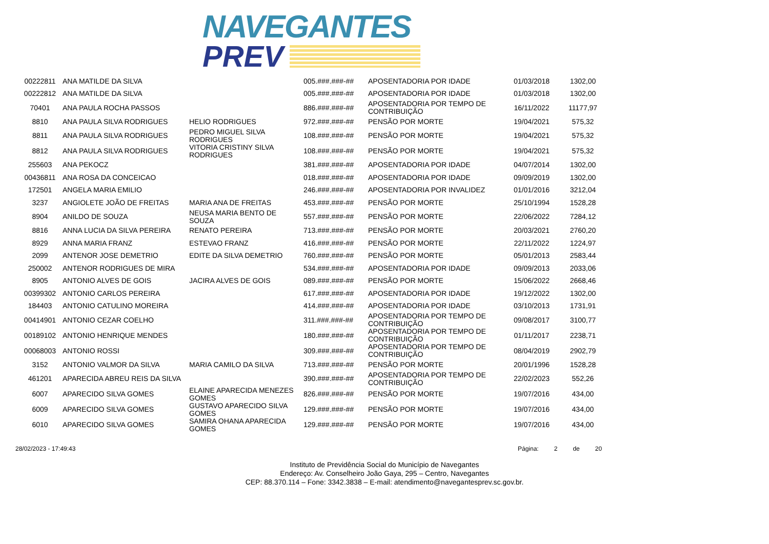NAVEGANTES
PREV
| 00222811 | ANA MATILDE DA SILVA | | 005.###.###-## | APOSENTADORIA POR IDADE | 01/03/2018 | 1302,00 |
| 00222812 | ANA MATILDE DA SILVA | | 005.###.###-## | APOSENTADORIA POR IDADE | 01/03/2018 | 1302,00 |
| 70401 | ANA PAULA ROCHA PASSOS | | 886.###.###-## | APOSENTADORIA POR TEMPO DE CONTRIBUIÇÃO | 16/11/2022 | 11177,97 |
| 8810 | ANA PAULA SILVA RODRIGUES | HELIO RODRIGUES | 972.###.###-## | PENSÃO POR MORTE | 19/04/2021 | 575,32 |
| 8811 | ANA PAULA SILVA RODRIGUES | PEDRO MIGUEL SILVA RODRIGUES | 108.###.###-## | PENSÃO POR MORTE | 19/04/2021 | 575,32 |
| 8812 | ANA PAULA SILVA RODRIGUES | VITORIA CRISTINY SILVA RODRIGUES | 108.###.###-## | PENSÃO POR MORTE | 19/04/2021 | 575,32 |
| 255603 | ANA PEKOCZ | | 381.###.###-## | APOSENTADORIA POR IDADE | 04/07/2014 | 1302,00 |
| 00436811 | ANA ROSA DA CONCEICAO | | 018.###.###-## | APOSENTADORIA POR IDADE | 09/09/2019 | 1302,00 |
| 172501 | ANGELA MARIA EMILIO | | 246.###.###-## | APOSENTADORIA POR INVALIDEZ | 01/01/2016 | 3212,04 |
| 3237 | ANGIOLETE JOÃO DE FREITAS | MARIA ANA DE FREITAS | 453.###.###-## | PENSÃO POR MORTE | 25/10/1994 | 1528,28 |
| 8904 | ANILDO DE SOUZA | NEUSA MARIA BENTO DE SOUZA | 557.###.###-## | PENSÃO POR MORTE | 22/06/2022 | 7284,12 |
| 8816 | ANNA LUCIA DA SILVA PEREIRA | RENATO PEREIRA | 713.###.###-## | PENSÃO POR MORTE | 20/03/2021 | 2760,20 |
| 8929 | ANNA MARIA FRANZ | ESTEVAO FRANZ | 416.###.###-## | PENSÃO POR MORTE | 22/11/2022 | 1224,97 |
| 2099 | ANTENOR JOSE DEMETRIO | EDITE DA SILVA DEMETRIO | 760.###.###-## | PENSÃO POR MORTE | 05/01/2013 | 2583,44 |
| 250002 | ANTENOR RODRIGUES DE MIRA | | 534.###.###-## | APOSENTADORIA POR IDADE | 09/09/2013 | 2033,06 |
| 8905 | ANTONIO ALVES DE GOIS | JACIRA ALVES DE GOIS | 089.###.###-## | PENSÃO POR MORTE | 15/06/2022 | 2668,46 |
| 00399302 | ANTONIO CARLOS PEREIRA | | 617.###.###-## | APOSENTADORIA POR IDADE | 19/12/2022 | 1302,00 |
| 184403 | ANTONIO CATULINO MOREIRA | | 414.###.###-## | APOSENTADORIA POR IDADE | 03/10/2013 | 1731,91 |
| 00414901 | ANTONIO CEZAR COELHO | | 311.###.###-## | APOSENTADORIA POR TEMPO DE CONTRIBUIÇÃO | 09/08/2017 | 3100,77 |
| 00189102 | ANTONIO HENRIQUE MENDES | | 180.###.###-## | APOSENTADORIA POR TEMPO DE CONTRIBUIÇÃO | 01/11/2017 | 2238,71 |
| 00068003 | ANTONIO ROSSI | | 309.###.###-## | APOSENTADORIA POR TEMPO DE CONTRIBUIÇÃO | 08/04/2019 | 2902,79 |
| 3152 | ANTONIO VALMOR DA SILVA | MARIA CAMILO DA SILVA | 713.###.###-## | PENSÃO POR MORTE | 20/01/1996 | 1528,28 |
| 461201 | APARECIDA ABREU REIS DA SILVA | | 390.###.###-## | APOSENTADORIA POR TEMPO DE CONTRIBUIÇÃO | 22/02/2023 | 552,26 |
| 6007 | APARECIDO SILVA GOMES | ELAINE APARECIDA MENEZES GOMES | 826.###.###-## | PENSÃO POR MORTE | 19/07/2016 | 434,00 |
| 6009 | APARECIDO SILVA GOMES | GUSTAVO APARECIDO SILVA GOMES | 129.###.###-## | PENSÃO POR MORTE | 19/07/2016 | 434,00 |
| 6010 | APARECIDO SILVA GOMES | SAMIRA OHANA APARECIDA GOMES | 129.###.###-## | PENSÃO POR MORTE | 19/07/2016 | 434,00 |
28/02/2023 - 17:49:43 Página: 2 de 20
Instituto de Previdência Social do Município de Navegantes
Endereço: Av. Conselheiro João Gaya, 295 – Centro, Navegantes
CEP: 88.370.114 – Fone: 3342.3838 – E-mail: atendimento@navegantesprev.sc.gov.br.